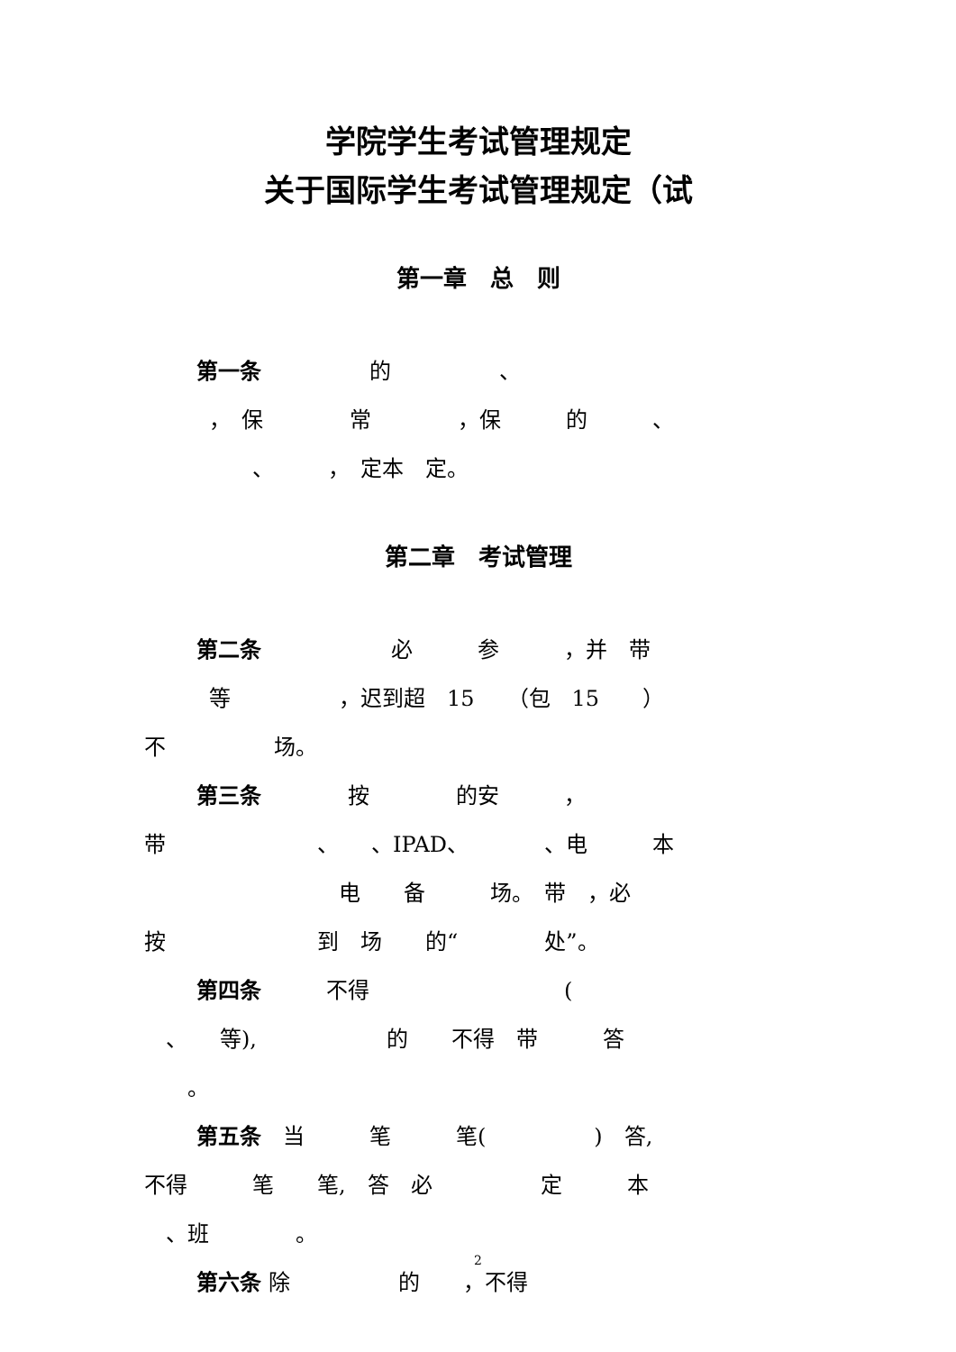学院学生考试管理规定
关于国际学生考试管理规定（试
第一章　总　则
第一条　　　　　的　　　　　、
　　　，　保　　　　常　　　　，保　　　的　　　、
　　　　　、　　　，　定本　定。
第二章　考试管理
第二条　　　　　　必　　　参　　　，并　带
　　　等　　　　　，迟到超　15　　（包　15　　）
不　　　　　场。
第三条　　　　按　　　　的安　　　，
带　　　　　　　、　　、IPAD、　　　　、电　　　本
　　　　　　　　　电　　备　　　场。　带　，必
按　　　　　　　到　场　　的“　　　　处”。
第四条　　　不得　　　　　　　　　(
　、　　等),　　　　　　的　　不得　带　　　答
　　。
第五条　当　　　笔　　　笔(　　　　　)　答,
不得　　　笔　　笔,　答　必　　　　　定　　　本
　、班　　　　。
第六条 除　　　　　的　　，不得
2